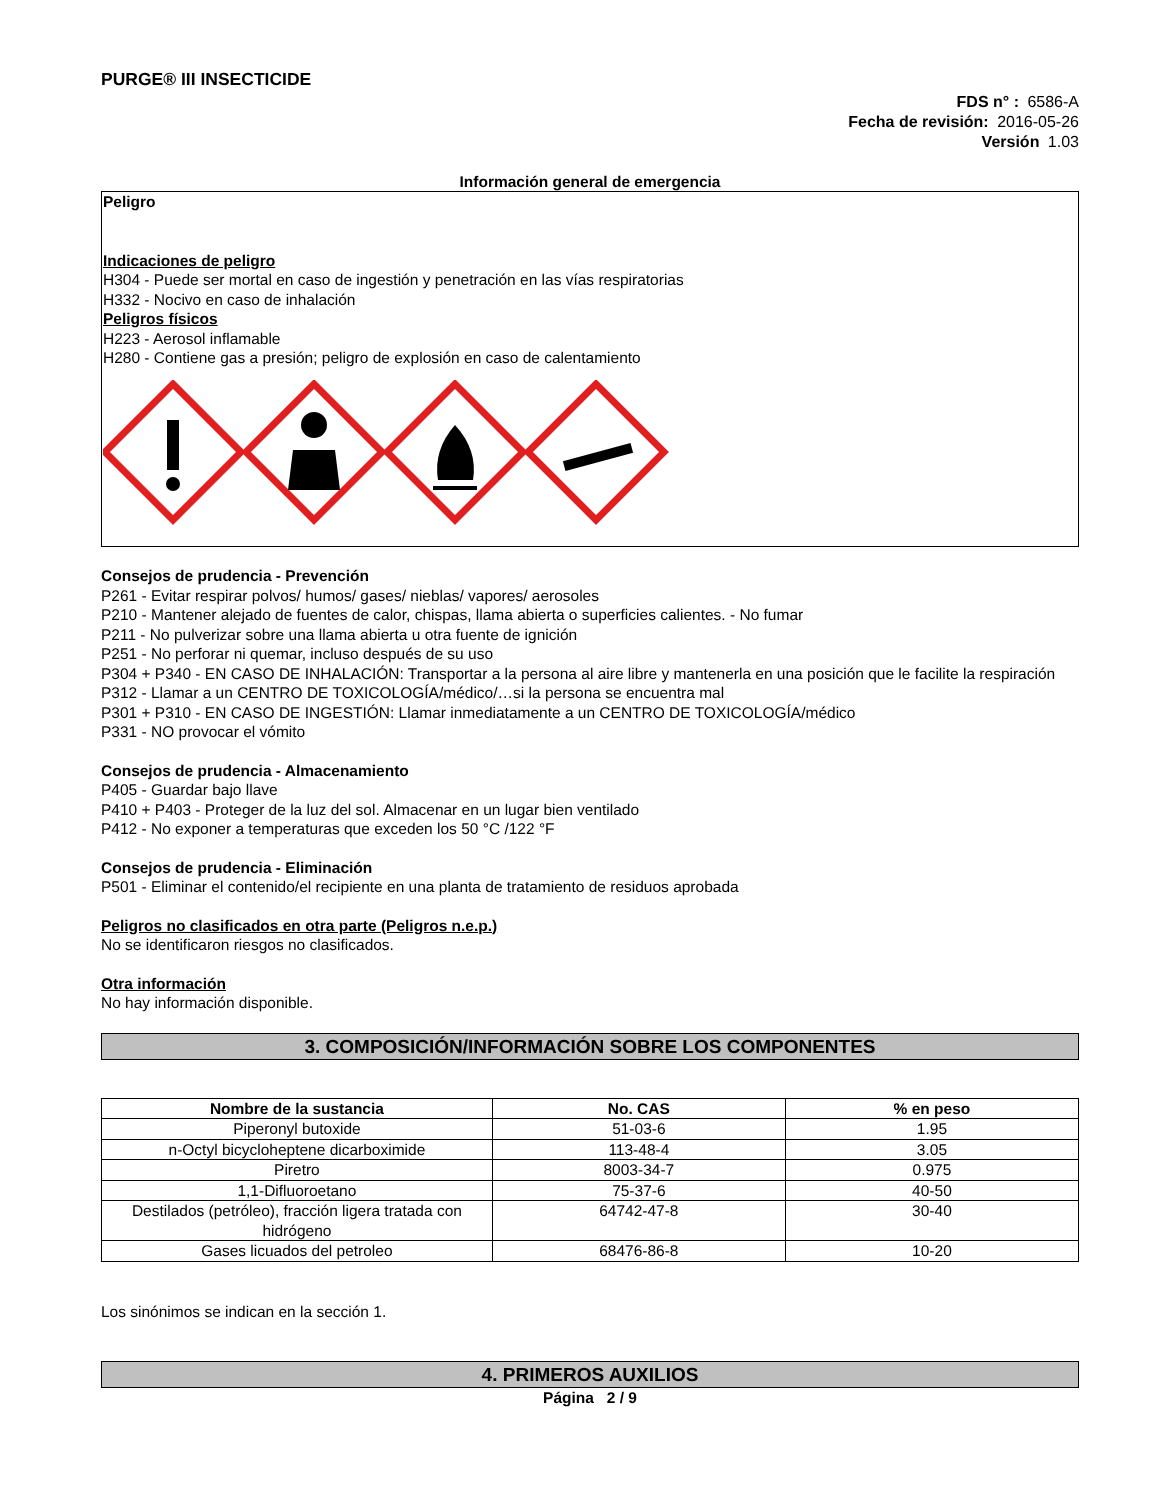PURGE® III INSECTICIDE
FDS n° : 6586-A
Fecha de revisión: 2016-05-26
Versión 1.03
Información general de emergencia
Peligro
Indicaciones de peligro
H304 - Puede ser mortal en caso de ingestión y penetración en las vías respiratorias
H332 - Nocivo en caso de inhalación
Peligros físicos
H223 - Aerosol inflamable
H280 - Contiene gas a presión; peligro de explosión en caso de calentamiento
Consejos de prudencia - Prevención
P261 - Evitar respirar polvos/ humos/ gases/ nieblas/ vapores/ aerosoles
P210 - Mantener alejado de fuentes de calor, chispas, llama abierta o superficies calientes. - No fumar
P211 - No pulverizar sobre una llama abierta u otra fuente de ignición
P251 - No perforar ni quemar, incluso después de su uso
P304 + P340 - EN CASO DE INHALACIÓN: Transportar a la persona al aire libre y mantenerla en una posición que le facilite la respiración
P312 - Llamar a un CENTRO DE TOXICOLOGÍA/médico/…si la persona se encuentra mal
P301 + P310 - EN CASO DE INGESTIÓN: Llamar inmediatamente a un CENTRO DE TOXICOLOGÍA/médico
P331 - NO provocar el vómito
Consejos de prudencia - Almacenamiento
P405 - Guardar bajo llave
P410 + P403 - Proteger de la luz del sol. Almacenar en un lugar bien ventilado
P412 - No exponer a temperaturas que exceden los 50 °C /122 °F
Consejos de prudencia - Eliminación
P501 - Eliminar el contenido/el recipiente en una planta de tratamiento de residuos aprobada
Peligros no clasificados en otra parte (Peligros n.e.p.)
No se identificaron riesgos no clasificados.
Otra información
No hay información disponible.
3. COMPOSICIÓN/INFORMACIÓN SOBRE LOS COMPONENTES
| Nombre de la sustancia | No. CAS | % en peso |
| --- | --- | --- |
| Piperonyl butoxide | 51-03-6 | 1.95 |
| n-Octyl bicycloheptene dicarboximide | 113-48-4 | 3.05 |
| Piretro | 8003-34-7 | 0.975 |
| 1,1-Difluoroetano | 75-37-6 | 40-50 |
| Destilados (petróleo), fracción ligera tratada con hidrógeno | 64742-47-8 | 30-40 |
| Gases licuados del petroleo | 68476-86-8 | 10-20 |
Los sinónimos se indican en la sección 1.
4. PRIMEROS AUXILIOS
Página 2 / 9